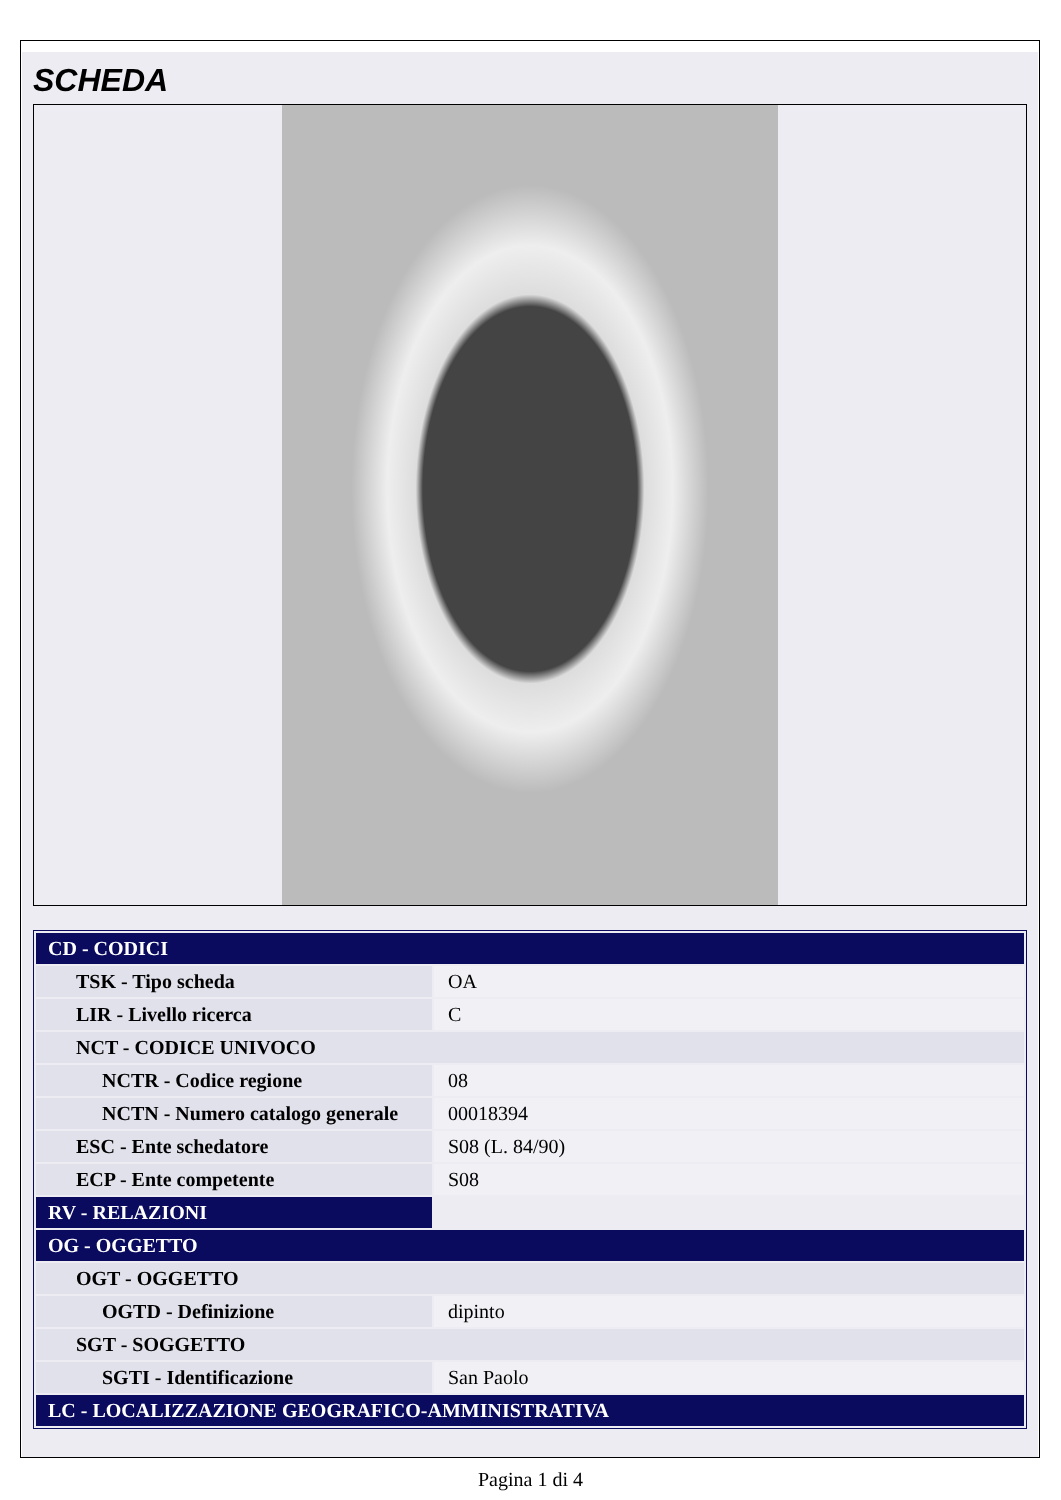SCHEDA
| CD - CODICI | |
| TSK - Tipo scheda | OA |
| LIR - Livello ricerca | C |
| NCT - CODICE UNIVOCO | |
| NCTR - Codice regione | 08 |
| NCTN - Numero catalogo generale | 00018394 |
| ESC - Ente schedatore | S08 (L. 84/90) |
| ECP - Ente competente | S08 |
| RV - RELAZIONI | |
| OG - OGGETTO | |
| OGT - OGGETTO | |
| OGTD - Definizione | dipinto |
| SGT - SOGGETTO | |
| SGTI - Identificazione | San Paolo |
| LC - LOCALIZZAZIONE GEOGRAFICO-AMMINISTRATIVA | |
Pagina 1 di 4